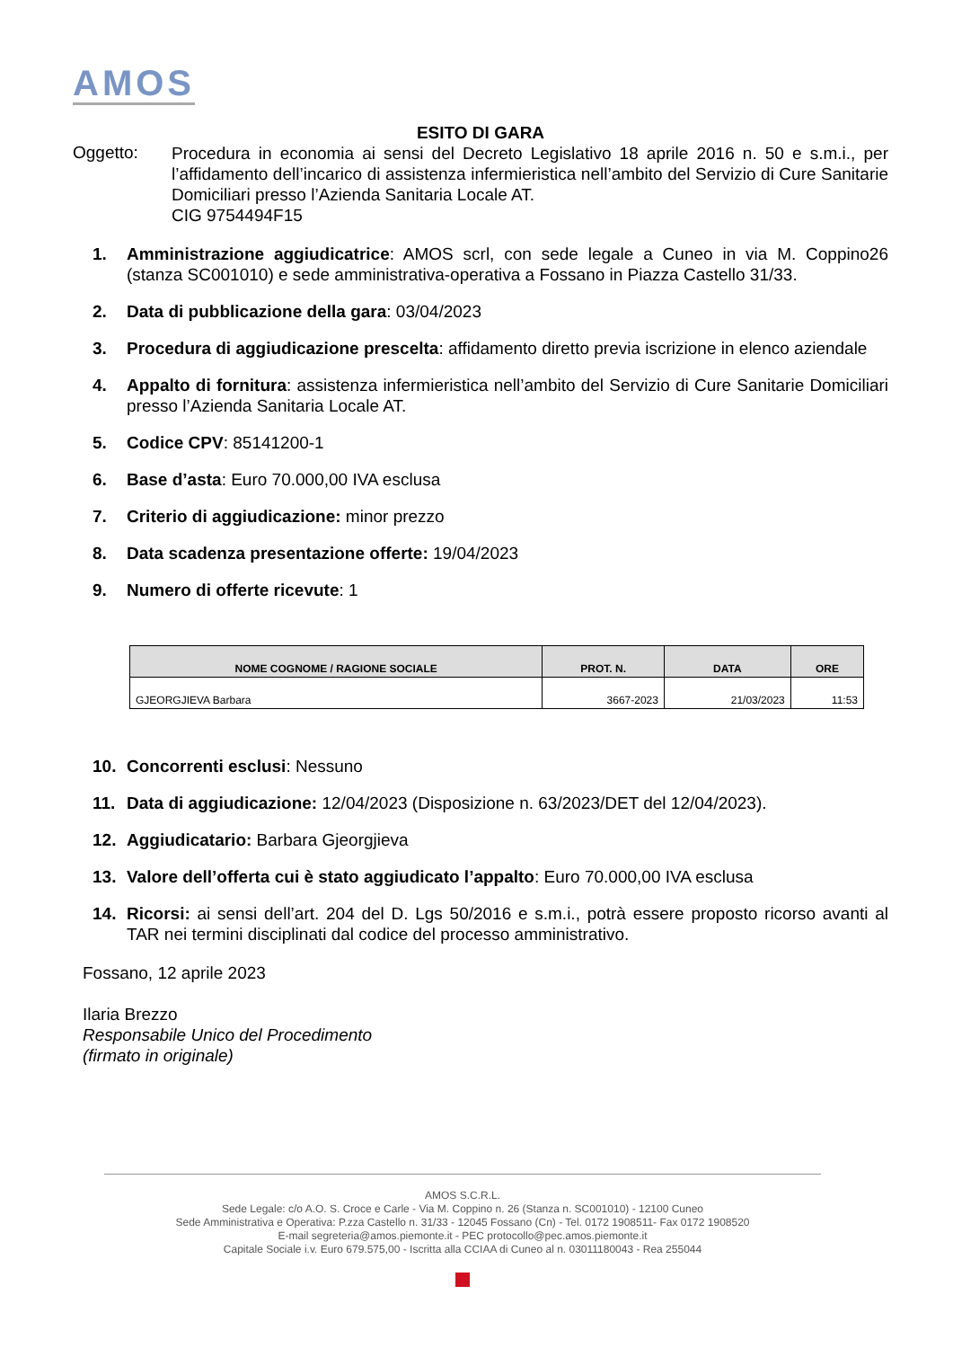AMOS
ESITO DI GARA
Oggetto:
Procedura in economia ai sensi del Decreto Legislativo 18 aprile 2016 n. 50 e s.m.i., per l’affidamento dell’incarico di assistenza infermieristica nell’ambito del Servizio di Cure Sanitarie Domiciliari presso l’Azienda Sanitaria Locale AT.
CIG 9754494F15
1. Amministrazione aggiudicatrice: AMOS scrl, con sede legale a Cuneo in via M. Coppino26 (stanza SC001010) e sede amministrativa-operativa a Fossano in Piazza Castello 31/33.
2. Data di pubblicazione della gara: 03/04/2023
3. Procedura di aggiudicazione prescelta: affidamento diretto previa iscrizione in elenco aziendale
4. Appalto di fornitura: assistenza infermieristica nell’ambito del Servizio di Cure Sanitarie Domiciliari presso l’Azienda Sanitaria Locale AT.
5. Codice CPV: 85141200-1
6. Base d’asta: Euro 70.000,00 IVA esclusa
7. Criterio di aggiudicazione: minor prezzo
8. Data scadenza presentazione offerte: 19/04/2023
9. Numero di offerte ricevute: 1
| NOME COGNOME / RAGIONE SOCIALE | PROT. N. | DATA | ORE |
| --- | --- | --- | --- |
| GJEORGJIEVA Barbara | 3667-2023 | 21/03/2023 | 11:53 |
10. Concorrenti esclusi: Nessuno
11. Data di aggiudicazione: 12/04/2023 (Disposizione n. 63/2023/DET del 12/04/2023).
12. Aggiudicatario: Barbara Gjeorgjieva
13. Valore dell’offerta cui è stato aggiudicato l’appalto: Euro 70.000,00 IVA esclusa
14. Ricorsi: ai sensi dell’art. 204 del D. Lgs 50/2016 e s.m.i., potrà essere proposto ricorso avanti al TAR nei termini disciplinati dal codice del processo amministrativo.
Fossano, 12 aprile 2023
Ilaria Brezzo
Responsabile Unico del Procedimento
(firmato in originale)
AMOS S.C.R.L.
Sede Legale: c/o A.O. S. Croce e Carle - Via M. Coppino n. 26 (Stanza n. SC001010) - 12100 Cuneo
Sede Amministrativa e Operativa: P.zza Castello n. 31/33 - 12045 Fossano (Cn) - Tel. 0172 1908511- Fax 0172 1908520
E-mail segreteria@amos.piemonte.it - PEC protocollo@pec.amos.piemonte.it
Capitale Sociale i.v. Euro 679.575,00 - Iscritta alla CCIAA di Cuneo al n. 03011180043 - Rea 255044